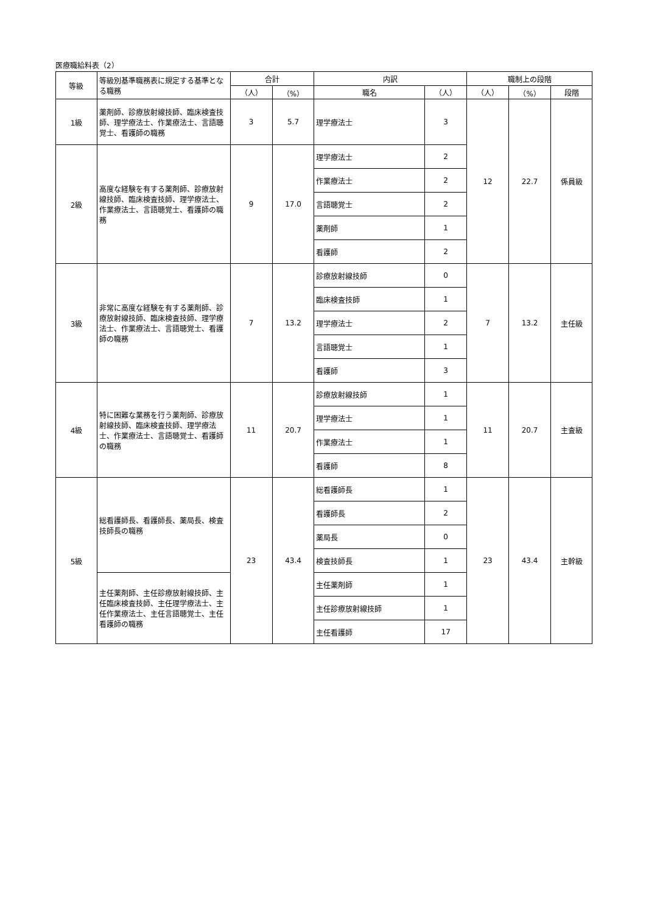医療職給料表（2）
| 等級 | 等級別基準職務表に規定する基準となる職務 | 合計 | | 内訳 | | 職制上の段階 | | |
| --- | --- | --- | --- | --- | --- | --- | --- | --- |
| | | （人） | （%） | 職名 | （人） | （人） | （%） | 段階 |
| 1級 | 薬剤師、診療放射線技師、臨床検査技師、理学療法士、作業療法士、言語聴覚士、看護師の職務 | 3 | 5.7 | 理学療法士 | 3 | 12 | 22.7 | 係員級 |
| 2級 | 高度な経験を有する薬剤師、診療放射線技師、臨床検査技師、理学療法士、作業療法士、言語聴覚士、看護師の職務 | 9 | 17.0 | 理学療法士 | 2 | | | |
| | | | | 作業療法士 | 2 | | | |
| | | | | 言語聴覚士 | 2 | | | |
| | | | | 薬剤師 | 1 | | | |
| | | | | 看護師 | 2 | | | |
| 3級 | 非常に高度な経験を有する薬剤師、診療放射線技師、臨床検査技師、理学療法士、作業療法士、言語聴覚士、看護師の職務 | 7 | 13.2 | 診療放射線技師 | 0 | 7 | 13.2 | 主任級 |
| | | | | 臨床検査技師 | 1 | | | |
| | | | | 理学療法士 | 2 | | | |
| | | | | 言語聴覚士 | 1 | | | |
| | | | | 看護師 | 3 | | | |
| 4級 | 特に困難な業務を行う薬剤師、診療放射線技師、臨床検査技師、理学療法士、作業療法士、言語聴覚士、看護師の職務 | 11 | 20.7 | 診療放射線技師 | 1 | 11 | 20.7 | 主査級 |
| | | | | 理学療法士 | 1 | | | |
| | | | | 作業療法士 | 1 | | | |
| | | | | 看護師 | 8 | | | |
| 5級 | 総看護師長、看護師長、薬局長、検査技師長の職務 | 23 | 43.4 | 総看護師長 | 1 | 23 | 43.4 | 主幹級 |
| | | | | 看護師長 | 2 | | | |
| | | | | 薬局長 | 0 | | | |
| | | | | 検査技師長 | 1 | | | |
| | 主任薬剤師、主任診療放射線技師、主任臨床検査技師、主任理学療法士、主任作業療法士、主任言語聴覚士、主任看護師の職務 | | | 主任薬剤師 | 1 | | | |
| | | | | 主任診療放射線技師 | 1 | | | |
| | | | | 主任看護師 | 17 | | | |